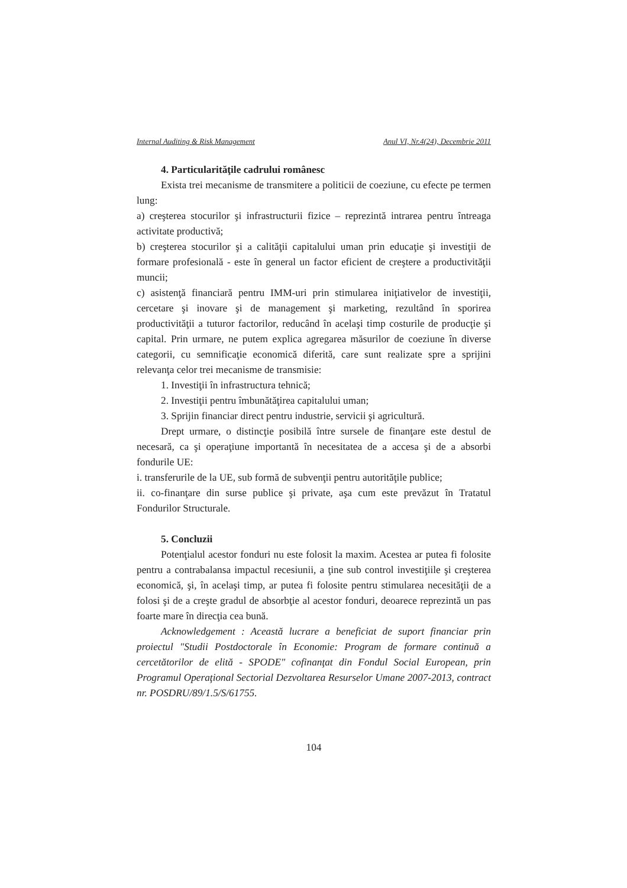Internal Auditing & Risk Management Anul VI, Nr.4(24), Decembrie 2011
4. Particularităţile cadrului românesc
Exista trei mecanisme de transmitere a politicii de coeziune, cu efecte pe termen lung:
a) creşterea stocurilor şi infrastructurii fizice – reprezintă intrarea pentru întreaga activitate productivă;
b) creşterea stocurilor şi a calităţii capitalului uman prin educaţie şi investiţii de formare profesională - este în general un factor eficient de creştere a productivităţii muncii;
c) asistenţă financiară pentru IMM-uri prin stimularea iniţiativelor de investiţii, cercetare şi inovare şi de management şi marketing, rezultând în sporirea productivităţii a tuturor factorilor, reducând în acelaşi timp costurile de producţie şi capital. Prin urmare, ne putem explica agregarea măsurilor de coeziune în diverse categorii, cu semnificaţie economică diferită, care sunt realizate spre a sprijini relevanţa celor trei mecanisme de transmisie:
1. Investiţii în infrastructura tehnică;
2. Investiţii pentru îmbunătăţirea capitalului uman;
3. Sprijin financiar direct pentru industrie, servicii şi agricultură.
Drept urmare, o distincţie posibilă între sursele de finanţare este destul de necesară, ca şi operaţiune importantă în necesitatea de a accesa şi de a absorbi fondurile UE:
i. transferurile de la UE, sub formă de subvenţii pentru autorităţile publice;
ii. co-finanţare din surse publice şi private, aşa cum este prevăzut în Tratatul Fondurilor Structurale.
5. Concluzii
Potenţialul acestor fonduri nu este folosit la maxim. Acestea ar putea fi folosite pentru a contrabalansa impactul recesiunii, a ţine sub control investiţiile şi creşterea economică, şi, în acelaşi timp, ar putea fi folosite pentru stimularea necesităţii de a folosi şi de a creşte gradul de absorbţie al acestor fonduri, deoarece reprezintă un pas foarte mare în direcţia cea bună.
Acknowledgement : Această lucrare a beneficiat de suport financiar prin proiectul "Studii Postdoctorale în Economie: Program de formare continuă a cercetătorilor de elită - SPODE" cofinanţat din Fondul Social European, prin Programul Operaţional Sectorial Dezvoltarea Resurselor Umane 2007-2013, contract nr. POSDRU/89/1.5/S/61755.
104